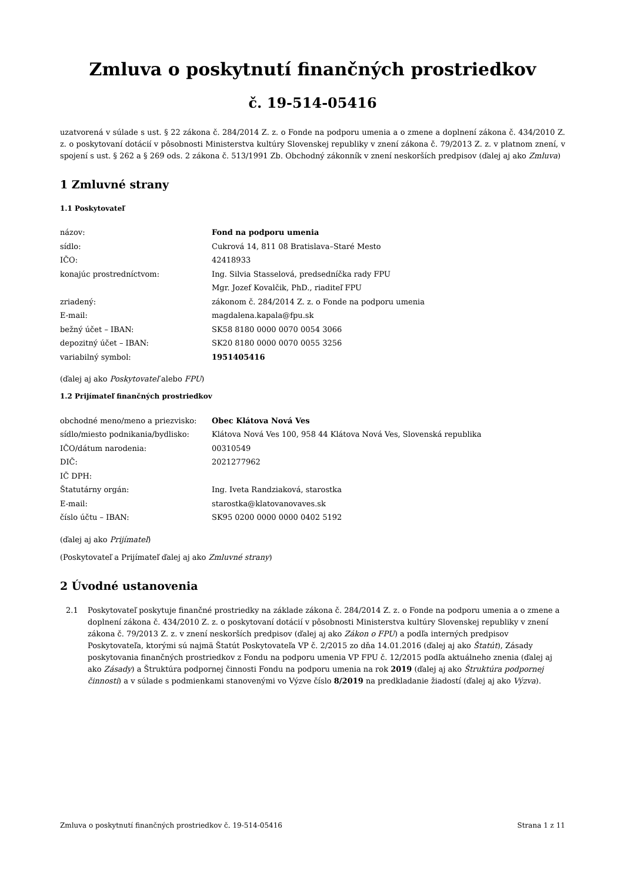Zmluva o poskytnutí finančných prostriedkov
č. 19-514-05416
uzatvorená v súlade s ust. § 22 zákona č. 284/2014 Z. z. o Fonde na podporu umenia a o zmene a doplnení zákona č. 434/2010 Z. z. o poskytovaní dotácií v pôsobnosti Ministerstva kultúry Slovenskej republiky v znení zákona č. 79/2013 Z. z. v platnom znení, v spojení s ust. § 262 a § 269 ods. 2 zákona č. 513/1991 Zb. Obchodný zákonník v znení neskorších predpisov (ďalej aj ako Zmluva)
1 Zmluvné strany
1.1 Poskytovateľ
| názov: | Fond na podporu umenia |
| sídlo: | Cukrová 14, 811 08 Bratislava–Staré Mesto |
| IČO: | 42418933 |
| konajúc prostredníctvom: | Ing. Silvia Stasselová, predsedníčka rady FPU |
| | Mgr. Jozef Kovalčik, PhD., riaditeľ FPU |
| zriadený: | zákonom č. 284/2014 Z. z. o Fonde na podporu umenia |
| E-mail: | magdalena.kapala@fpu.sk |
| bežný účet – IBAN: | SK58 8180 0000 0070 0054 3066 |
| depozitný účet – IBAN: | SK20 8180 0000 0070 0055 3256 |
| variabilný symbol: | 1951405416 |
(ďalej aj ako Poskytovateľ alebo FPU)
1.2 Prijímateľ finančných prostriedkov
| obchodné meno/meno a priezvisko: | Obec Klátova Nová Ves |
| sídlo/miesto podnikania/bydlisko: | Klátova Nová Ves 100, 958 44 Klátova Nová Ves, Slovenská republika |
| IČO/dátum narodenia: | 00310549 |
| DIČ: | 2021277962 |
| IČ DPH: | |
| Štatutárny orgán: | Ing. Iveta Randziaková, starostka |
| E-mail: | starostka@klatovanovaves.sk |
| číslo účtu – IBAN: | SK95 0200 0000 0000 0402 5192 |
(ďalej aj ako Prijímateľ)
(Poskytovateľ a Prijímateľ ďalej aj ako Zmluvné strany)
2 Úvodné ustanovenia
2.1 Poskytovateľ poskytuje finančné prostriedky na základe zákona č. 284/2014 Z. z. o Fonde na podporu umenia a o zmene a doplnení zákona č. 434/2010 Z. z. o poskytovaní dotácií v pôsobnosti Ministerstva kultúry Slovenskej republiky v znení zákona č. 79/2013 Z. z. v znení neskorších predpisov (ďalej aj ako Zákon o FPU) a podľa interných predpisov Poskytovateľa, ktorými sú najmä Štatút Poskytovateľa VP č. 2/2015 zo dňa 14.01.2016 (ďalej aj ako Štatút), Zásady poskytovania finančných prostriedkov z Fondu na podporu umenia VP FPU č. 12/2015 podľa aktuálneho znenia (ďalej aj ako Zásady) a Štruktúra podpornej činnosti Fondu na podporu umenia na rok 2019 (ďalej aj ako Štruktúra podpornej činnosti) a v súlade s podmienkami stanovenými vo Výzve číslo 8/2019 na predkladanie žiadostí (ďalej aj ako Výzva).
Zmluva o poskytnutí finančných prostriedkov č. 19-514-05416 Strana 1 z 11